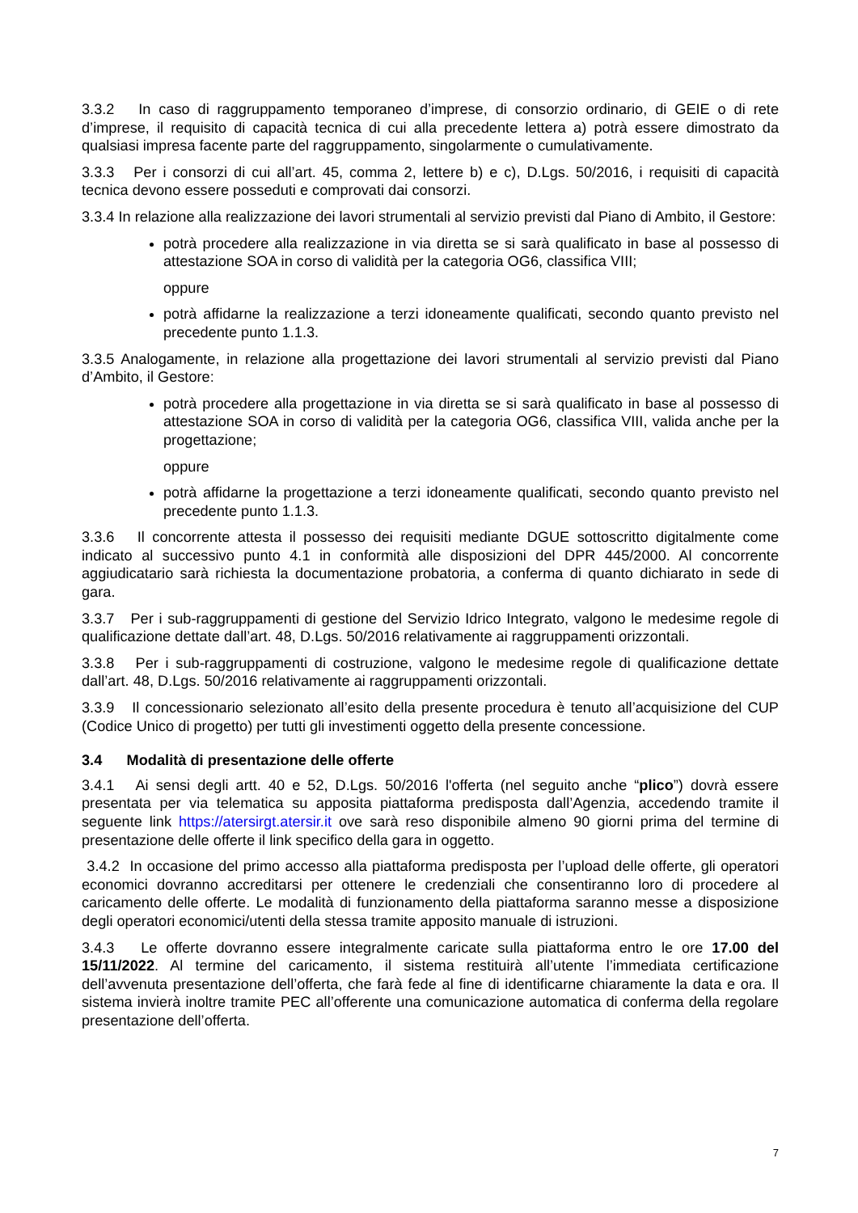3.3.2 In caso di raggruppamento temporaneo d’imprese, di consorzio ordinario, di GEIE o di rete d’imprese, il requisito di capacità tecnica di cui alla precedente lettera a) potrà essere dimostrato da qualsiasi impresa facente parte del raggruppamento, singolarmente o cumulativamente.
3.3.3 Per i consorzi di cui all’art. 45, comma 2, lettere b) e c), D.Lgs. 50/2016, i requisiti di capacità tecnica devono essere posseduti e comprovati dai consorzi.
3.3.4 In relazione alla realizzazione dei lavori strumentali al servizio previsti dal Piano di Ambito, il Gestore:
potrà procedere alla realizzazione in via diretta se si sarà qualificato in base al possesso di attestazione SOA in corso di validità per la categoria OG6, classifica VIII;
oppure
potrà affidarne la realizzazione a terzi idoneamente qualificati, secondo quanto previsto nel precedente punto 1.1.3.
3.3.5 Analogamente, in relazione alla progettazione dei lavori strumentali al servizio previsti dal Piano d’Ambito, il Gestore:
potrà procedere alla progettazione in via diretta se si sarà qualificato in base al possesso di attestazione SOA in corso di validità per la categoria OG6, classifica VIII, valida anche per la progettazione;
oppure
potrà affidarne la progettazione a terzi idoneamente qualificati, secondo quanto previsto nel precedente punto 1.1.3.
3.3.6 Il concorrente attesta il possesso dei requisiti mediante DGUE sottoscritto digitalmente come indicato al successivo punto 4.1 in conformità alle disposizioni del DPR 445/2000. Al concorrente aggiudicatario sarà richiesta la documentazione probatoria, a conferma di quanto dichiarato in sede di gara.
3.3.7 Per i sub-raggruppamenti di gestione del Servizio Idrico Integrato, valgono le medesime regole di qualificazione dettate dall’art. 48, D.Lgs. 50/2016 relativamente ai raggruppamenti orizzontali.
3.3.8 Per i sub-raggruppamenti di costruzione, valgono le medesime regole di qualificazione dettate dall’art. 48, D.Lgs. 50/2016 relativamente ai raggruppamenti orizzontali.
3.3.9 Il concessionario selezionato all’esito della presente procedura è tenuto all’acquisizione del CUP (Codice Unico di progetto) per tutti gli investimenti oggetto della presente concessione.
3.4 Modalità di presentazione delle offerte
3.4.1 Ai sensi degli artt. 40 e 52, D.Lgs. 50/2016 l'offerta (nel seguito anche “plico”) dovrà essere presentata per via telematica su apposita piattaforma predisposta dall’Agenzia, accedendo tramite il seguente link https://atersirgt.atersir.it ove sarà reso disponibile almeno 90 giorni prima del termine di presentazione delle offerte il link specifico della gara in oggetto.
3.4.2 In occasione del primo accesso alla piattaforma predisposta per l’upload delle offerte, gli operatori economici dovranno accreditarsi per ottenere le credenziali che consentiranno loro di procedere al caricamento delle offerte. Le modalità di funzionamento della piattaforma saranno messe a disposizione degli operatori economici/utenti della stessa tramite apposito manuale di istruzioni.
3.4.3 Le offerte dovranno essere integralmente caricate sulla piattaforma entro le ore 17.00 del 15/11/2022. Al termine del caricamento, il sistema restituirà all’utente l’immediata certificazione dell’avvenuta presentazione dell’offerta, che farà fede al fine di identificarne chiaramente la data e ora. Il sistema invierà inoltre tramite PEC all’offerente una comunicazione automatica di conferma della regolare presentazione dell’offerta.
7